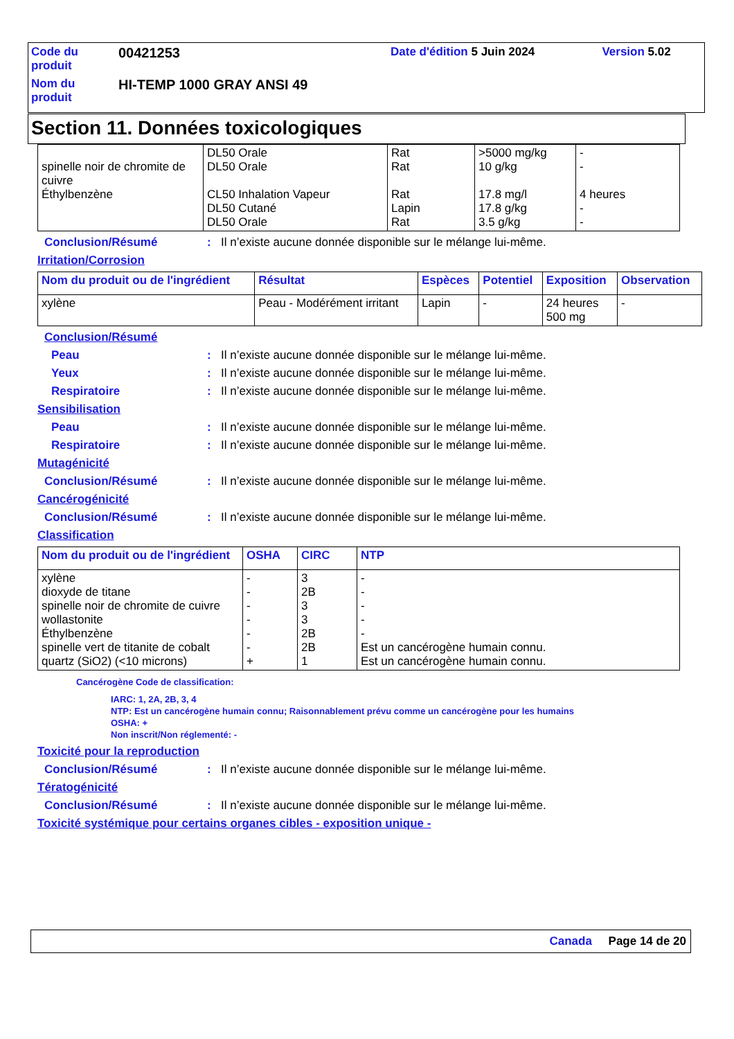| Code du produit | 00421253 | Date d'édition 5 Juin 2024 | Version 5.02 |
| Nom du produit | HI-TEMP 1000 GRAY ANSI 49 | | |
Section 11. Données toxicologiques
| spinelle noir de chromite de cuivre Éthylbenzène | DL50 Orale DL50 Orale CL50 Inhalation Vapeur DL50 Cutané DL50 Orale | Rat Rat Rat Lapin Rat | >5000 mg/kg 10 g/kg 17.8 mg/l 17.8 g/kg 3.5 g/kg | - - 4 heures - - |
Conclusion/Résumé: Il n’existe aucune donnée disponible sur le mélange lui-même.
Irritation/Corrosion
| Nom du produit ou de l'ingrédient | Résultat | Espèces | Potentiel | Exposition | Observation |
| --- | --- | --- | --- | --- | --- |
| xylène | Peau - Modérément irritant | Lapin | - | 24 heures 500 mg | - |
Conclusion/Résumé
Peau: Il n’existe aucune donnée disponible sur le mélange lui-même.
Yeux: Il n’existe aucune donnée disponible sur le mélange lui-même.
Respiratoire: Il n’existe aucune donnée disponible sur le mélange lui-même.
Sensibilisation
Peau: Il n’existe aucune donnée disponible sur le mélange lui-même.
Respiratoire: Il n’existe aucune donnée disponible sur le mélange lui-même.
Mutagénicité
Conclusion/Résumé: Il n’existe aucune donnée disponible sur le mélange lui-même.
Cancérogénicité
Conclusion/Résumé: Il n’existe aucune donnée disponible sur le mélange lui-même.
Classification
| Nom du produit ou de l'ingrédient | OSHA | CIRC | NTP |
| --- | --- | --- | --- |
| xylène dioxyde de titane spinelle noir de chromite de cuivre wollastonite Éthylbenzène spinelle vert de titanite de cobalt quartz (SiO2) (<10 microns) | - - - - - - + | 3 2B 3 3 2B 2B 1 | - - - - - Est un cancérogène humain connu. Est un cancérogène humain connu. |
Cancérogène Code de classification:
IARC: 1, 2A, 2B, 3, 4
NTP: Est un cancérogène humain connu; Raisonnablement prévu comme un cancérogène pour les humains
OSHA: +
Non inscrit/Non réglementé: -
Toxicité pour la reproduction
Conclusion/Résumé: Il n’existe aucune donnée disponible sur le mélange lui-même.
Tératogénicité
Conclusion/Résumé: Il n’existe aucune donnée disponible sur le mélange lui-même.
Toxicité systémique pour certains organes cibles - exposition unique -
Canada Page 14 de 20